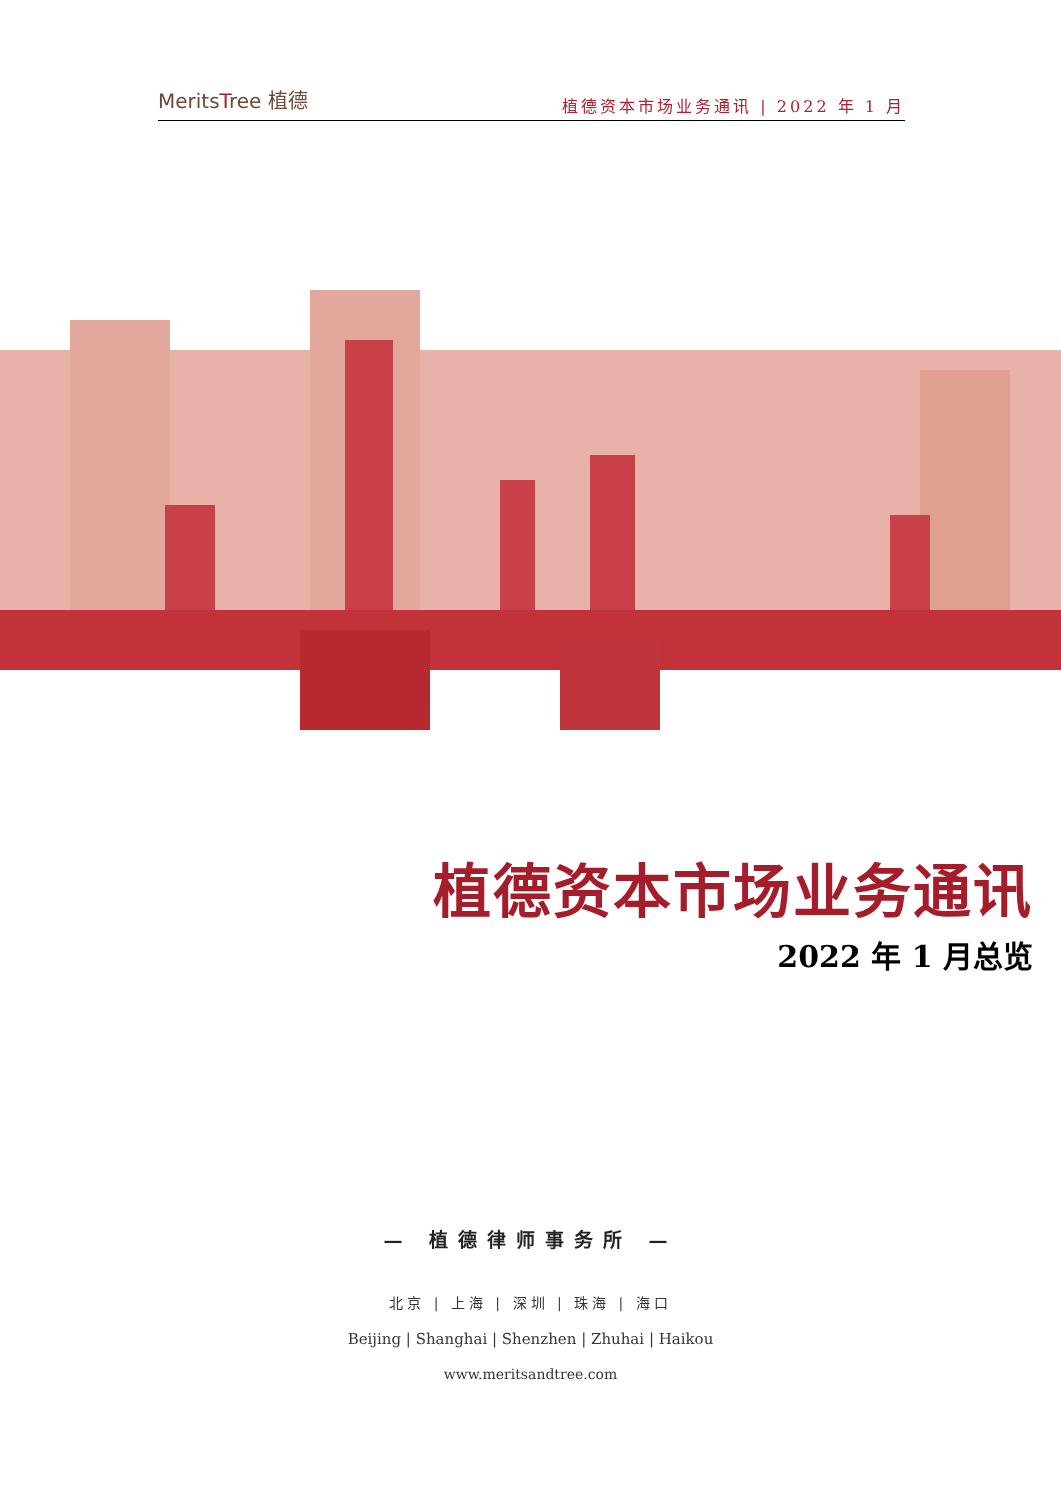MeritsTree 植德
植德资本市场业务通讯 | 2022 年 1 月
植德资本市场业务通讯
2022 年 1 月总览
— 植德律师事务所 —
北京 | 上海 | 深圳 | 珠海 | 海口
Beijing | Shanghai | Shenzhen | Zhuhai | Haikou
www.meritsandtree.com